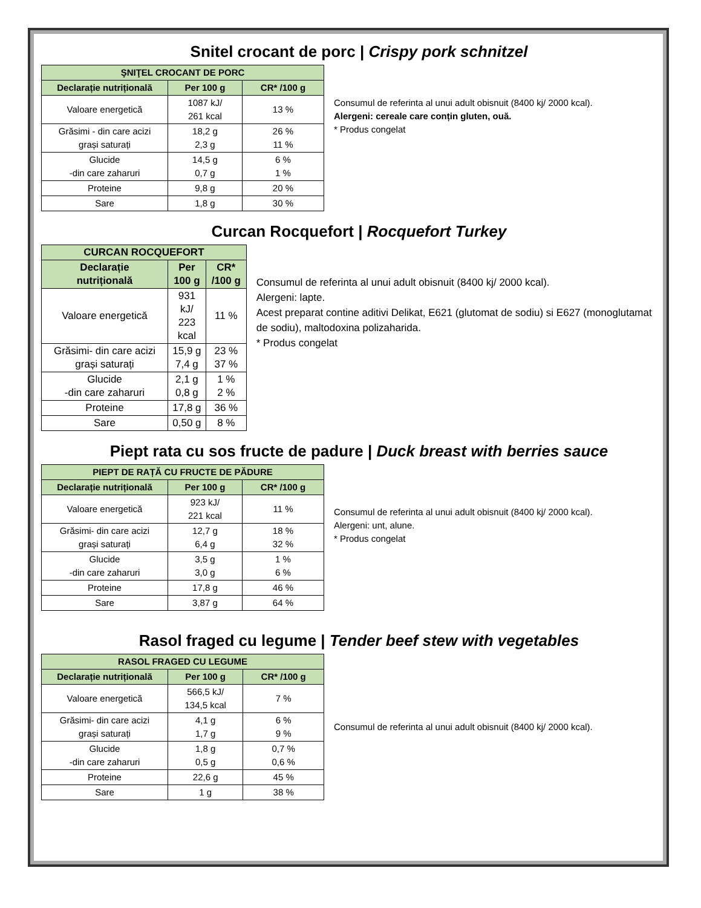Snitel crocant de porc | Crispy pork schnitzel
| ŞNIŢEL CROCANT DE PORC | | |
| --- | --- | --- |
| Declarație nutrițională | Per 100 g | CR* /100 g |
| Valoare energetică | 1087 kJ/ 261 kcal | 13 % |
| Grăsimi - din care acizi grași saturați | 18,2 g 2,3 g | 26 % 11 % |
| Glucide -din care zaharuri | 14,5 g 0,7 g | 6 % 1 % |
| Proteine | 9,8 g | 20 % |
| Sare | 1,8 g | 30 % |
Consumul de referinta al unui adult obisnuit (8400 kj/ 2000 kcal).
Alergeni: cereale care conțin gluten, ouă.
* Produs congelat
Curcan Rocquefort | Rocquefort Turkey
| CURCAN ROCQUEFORT | | |
| --- | --- | --- |
| Declarație nutrițională | Per 100 g | CR* /100 g |
| Valoare energetică | 931 kJ/ 223 kcal | 11 % |
| Grăsimi- din care acizi grași saturați | 15,9 g 7,4 g | 23 % 37 % |
| Glucide -din care zaharuri | 2,1 g 0,8 g | 1 % 2 % |
| Proteine | 17,8 g | 36 % |
| Sare | 0,50 g | 8 % |
Consumul de referinta al unui adult obisnuit (8400 kj/ 2000 kcal).
Alergeni: lapte.
Acest preparat contine aditivi Delikat, E621 (glutomat de sodiu) si E627 (monoglutamat de sodiu), maltodoxina polizaharida.
* Produs congelat
Piept rata cu sos fructe de padure | Duck breast with berries sauce
| PIEPT DE RAȚĂ CU FRUCTE DE PĂDURE | | |
| --- | --- | --- |
| Declarație nutrițională | Per 100 g | CR* /100 g |
| Valoare energetică | 923 kJ/ 221 kcal | 11 % |
| Grăsimi- din care acizi grași saturați | 12,7 g 6,4 g | 18 % 32 % |
| Glucide -din care zaharuri | 3,5 g 3,0 g | 1 % 6 % |
| Proteine | 17,8 g | 46 % |
| Sare | 3,87 g | 64 % |
Consumul de referinta al unui adult obisnuit (8400 kj/ 2000 kcal).
Alergeni: unt, alune.
* Produs congelat
Rasol fraged cu legume | Tender beef stew with vegetables
| RASOL FRAGED CU LEGUME | | |
| --- | --- | --- |
| Declarație nutrițională | Per 100 g | CR* /100 g |
| Valoare energetică | 566,5 kJ/ 134,5 kcal | 7 % |
| Grăsimi- din care acizi grași saturați | 4,1 g 1,7 g | 6 % 9 % |
| Glucide -din care zaharuri | 1,8 g 0,5 g | 0,7 % 0,6 % |
| Proteine | 22,6 g | 45 % |
| Sare | 1 g | 38 % |
Consumul de referinta al unui adult obisnuit (8400 kj/ 2000 kcal).